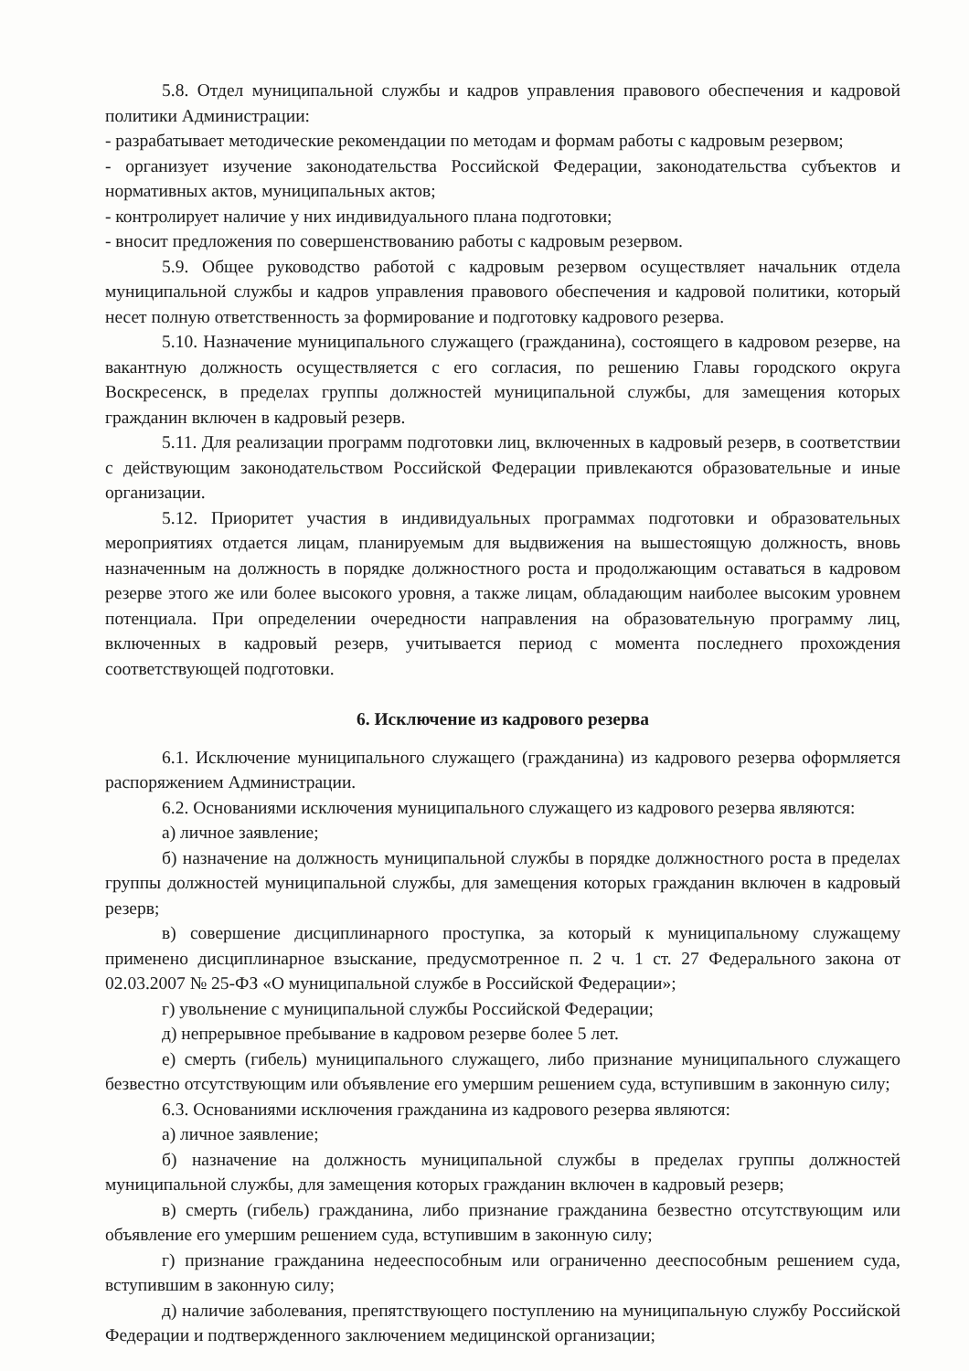5.8. Отдел муниципальной службы и кадров управления правового обеспечения и кадровой политики Администрации:
- разрабатывает методические рекомендации по методам и формам работы с кадровым резервом;
- организует изучение законодательства Российской Федерации, законодательства субъектов и нормативных актов, муниципальных актов;
- контролирует наличие у них индивидуального плана подготовки;
- вносит предложения по совершенствованию работы с кадровым резервом.
5.9. Общее руководство работой с кадровым резервом осуществляет начальник отдела муниципальной службы и кадров управления правового обеспечения и кадровой политики, который несет полную ответственность за формирование и подготовку кадрового резерва.
5.10. Назначение муниципального служащего (гражданина), состоящего в кадровом резерве, на вакантную должность осуществляется с его согласия, по решению Главы городского округа Воскресенск, в пределах группы должностей муниципальной службы, для замещения которых гражданин включен в кадровый резерв.
5.11. Для реализации программ подготовки лиц, включенных в кадровый резерв, в соответствии с действующим законодательством Российской Федерации привлекаются образовательные и иные организации.
5.12. Приоритет участия в индивидуальных программах подготовки и образовательных мероприятиях отдается лицам, планируемым для выдвижения на вышестоящую должность, вновь назначенным на должность в порядке должностного роста и продолжающим оставаться в кадровом резерве этого же или более высокого уровня, а также лицам, обладающим наиболее высоким уровнем потенциала. При определении очередности направления на образовательную программу лиц, включенных в кадровый резерв, учитывается период с момента последнего прохождения соответствующей подготовки.
6. Исключение из кадрового резерва
6.1. Исключение муниципального служащего (гражданина) из кадрового резерва оформляется распоряжением Администрации.
6.2. Основаниями исключения муниципального служащего из кадрового резерва являются:
а) личное заявление;
б) назначение на должность муниципальной службы в порядке должностного роста в пределах группы должностей муниципальной службы, для замещения которых гражданин включен в кадровый резерв;
в) совершение дисциплинарного проступка, за который к муниципальному служащему применено дисциплинарное взыскание, предусмотренное п. 2 ч. 1 ст. 27 Федерального закона от 02.03.2007 № 25-ФЗ «О муниципальной службе в Российской Федерации»;
г) увольнение с муниципальной службы Российской Федерации;
д) непрерывное пребывание в кадровом резерве более 5 лет.
е) смерть (гибель) муниципального служащего, либо признание муниципального служащего безвестно отсутствующим или объявление его умершим решением суда, вступившим в законную силу;
6.3. Основаниями исключения гражданина из кадрового резерва являются:
а) личное заявление;
б) назначение на должность муниципальной службы в пределах группы должностей муниципальной службы, для замещения которых гражданин включен в кадровый резерв;
в) смерть (гибель) гражданина, либо признание гражданина безвестно отсутствующим или объявление его умершим решением суда, вступившим в законную силу;
г) признание гражданина недееспособным или ограниченно дееспособным решением суда, вступившим в законную силу;
д) наличие заболевания, препятствующего поступлению на муниципальную службу Российской Федерации и подтвержденного заключением медицинской организации;